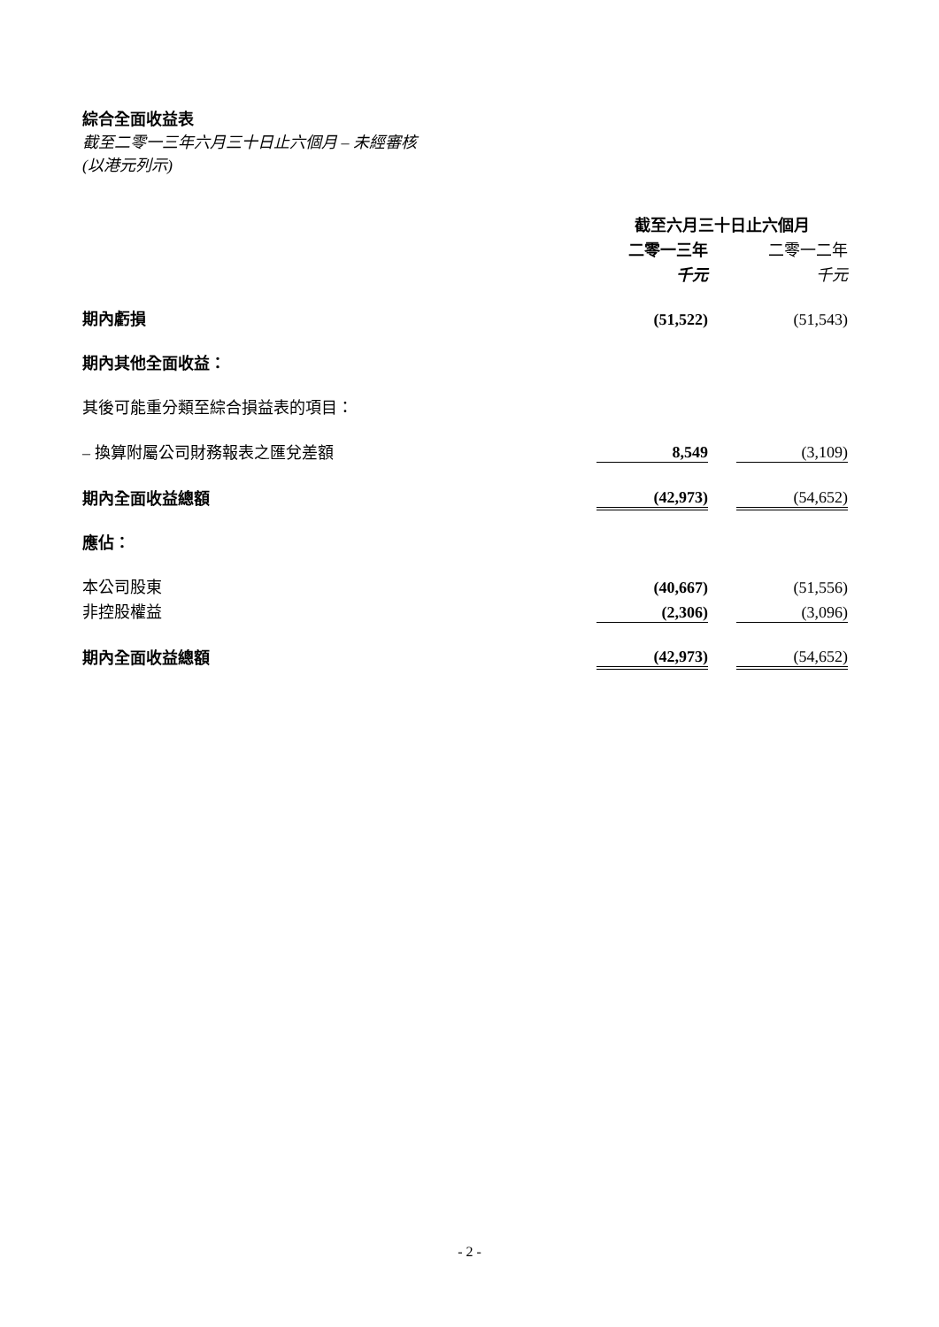綜合全面收益表
截至二零一三年六月三十日止六個月 – 未經審核
(以港元列示)
| | 截至六月三十日止六個月 | | |
| | 二零一三年 | | 二零一二年 |
| | 千元 | | 千元 |
| 期內虧損 | (51,522) | | (51,543) |
| 期內其他全面收益： | | | |
| 其後可能重分類至綜合損益表的項目： | | | |
| – 換算附屬公司財務報表之匯兌差額 | 8,549 | | (3,109) |
| 期內全面收益總額 | (42,973) | | (54,652) |
| 應佔： | | | |
| 本公司股東 | (40,667) | | (51,556) |
| 非控股權益 | (2,306) | | (3,096) |
| 期內全面收益總額 | (42,973) | | (54,652) |
- 2 -